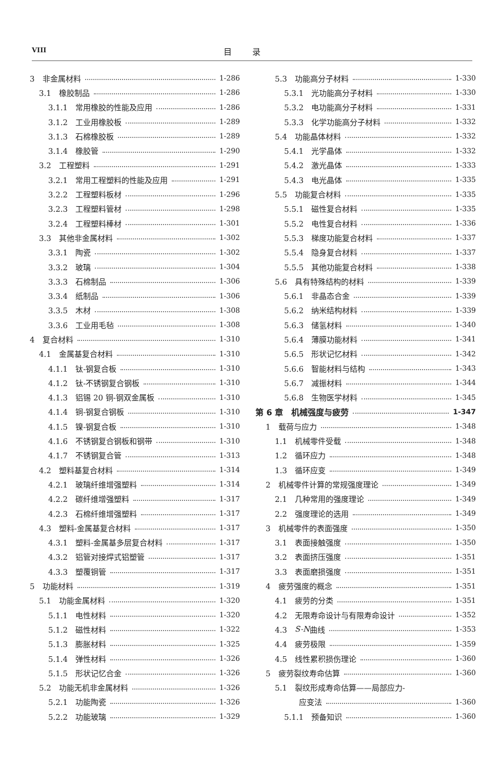VIII
目录
3　非金属材料 1-286
3.1　橡胶制品 1-286
3.1.1　常用橡胶的性能及应用 1-286
3.1.2　工业用橡胶板 1-289
3.1.3　石棉橡胶板 1-289
3.1.4　橡胶管 1-290
3.2　工程塑料 1-291
3.2.1　常用工程塑料的性能及应用 1-291
3.2.2　工程塑料板材 1-296
3.2.3　工程塑料管材 1-298
3.2.4　工程塑料棒材 1-301
3.3　其他非金属材料 1-302
3.3.1　陶瓷 1-302
3.3.2　玻璃 1-304
3.3.3　石棉制品 1-306
3.3.4　纸制品 1-306
3.3.5　木材 1-308
3.3.6　工业用毛毡 1-308
4　复合材料 1-310
4.1　金属基复合材料 1-310
4.1.1　钛-钢复合板 1-310
4.1.2　钛-不锈钢复合钢板 1-310
4.1.3　铝锡 20 铜-钢双金属板 1-310
4.1.4　铜-钢复合钢板 1-310
4.1.5　镍-钢复合板 1-310
4.1.6　不锈钢复合钢板和钢带 1-310
4.1.7　不锈钢复合管 1-313
4.2　塑料基复合材料 1-314
4.2.1　玻璃纤维增强塑料 1-314
4.2.2　碳纤维增强塑料 1-317
4.2.3　石棉纤维增强塑料 1-317
4.3　塑料-金属基复合材料 1-317
4.3.1　塑料-金属基多层复合材料 1-317
4.3.2　铝管对接焊式铝塑管 1-317
4.3.3　塑覆铜管 1-317
5　功能材料 1-319
5.1　功能金属材料 1-320
5.1.1　电性材料 1-320
5.1.2　磁性材料 1-322
5.1.3　膨胀材料 1-325
5.1.4　弹性材料 1-326
5.1.5　形状记忆合金 1-326
5.2　功能无机非金属材料 1-326
5.2.1　功能陶瓷 1-326
5.2.2　功能玻璃 1-329
5.3　功能高分子材料 1-330
5.3.1　光功能高分子材料 1-330
5.3.2　电功能高分子材料 1-331
5.3.3　化学功能高分子材料 1-332
5.4　功能晶体材料 1-332
5.4.1　光学晶体 1-332
5.4.2　激光晶体 1-333
5.4.3　电光晶体 1-335
5.5　功能复合材料 1-335
5.5.1　磁性复合材料 1-335
5.5.2　电性复合材料 1-336
5.5.3　梯度功能复合材料 1-337
5.5.4　隐身复合材料 1-337
5.5.5　其他功能复合材料 1-338
5.6　具有特殊结构的材料 1-339
5.6.1　非晶态合金 1-339
5.6.2　纳米结构材料 1-339
5.6.3　储氢材料 1-340
5.6.4　薄膜功能材料 1-341
5.6.5　形状记忆材料 1-342
5.6.6　智能材料与结构 1-343
5.6.7　减振材料 1-344
5.6.8　生物医学材料 1-345
第 6 章　机械强度与疲劳 1-347
1　载荷与应力 1-348
1.1　机械零件受载 1-348
1.2　循环应力 1-348
1.3　循环应变 1-349
2　机械零件计算的常规强度理论 1-349
2.1　几种常用的强度理论 1-349
2.2　强度理论的选用 1-349
3　机械零件的表面强度 1-350
3.1　表面接触强度 1-350
3.2　表面挤压强度 1-351
3.3　表面磨损强度 1-351
4　疲劳强度的概念 1-351
4.1　疲劳的分类 1-351
4.2　无限寿命设计与有限寿命设计 1-352
4.3　S-N 曲线 1-353
4.4　疲劳极限 1-359
4.5　线性累积损伤理论 1-360
5　疲劳裂纹寿命估算 1-360
5.1　裂纹形成寿命估算——局部应力-
应变法 1-360
5.1.1　预备知识 1-360